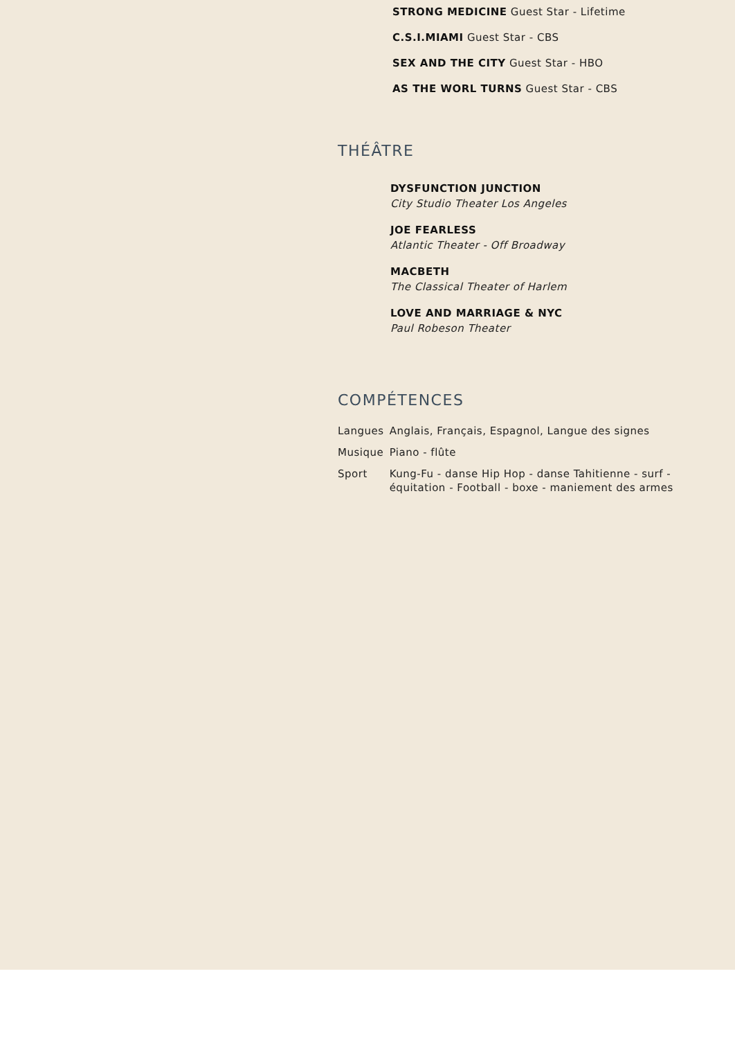STRONG MEDICINE Guest Star - Lifetime
C.S.I.MIAMI Guest Star - CBS
SEX AND THE CITY Guest Star - HBO
AS THE WORL TURNS Guest Star - CBS
THÉÂTRE
DYSFUNCTION JUNCTION
City Studio Theater Los Angeles
JOE FEARLESS
Atlantic Theater - Off Broadway
MACBETH
The Classical Theater of Harlem
LOVE AND MARRIAGE & NYC
Paul Robeson Theater
COMPÉTENCES
| Langues | Anglais, Français, Espagnol, Langue des signes |
| Musique | Piano - flûte |
| Sport | Kung-Fu - danse Hip Hop - danse Tahitienne - surf - équitation - Football - boxe - maniement des armes |